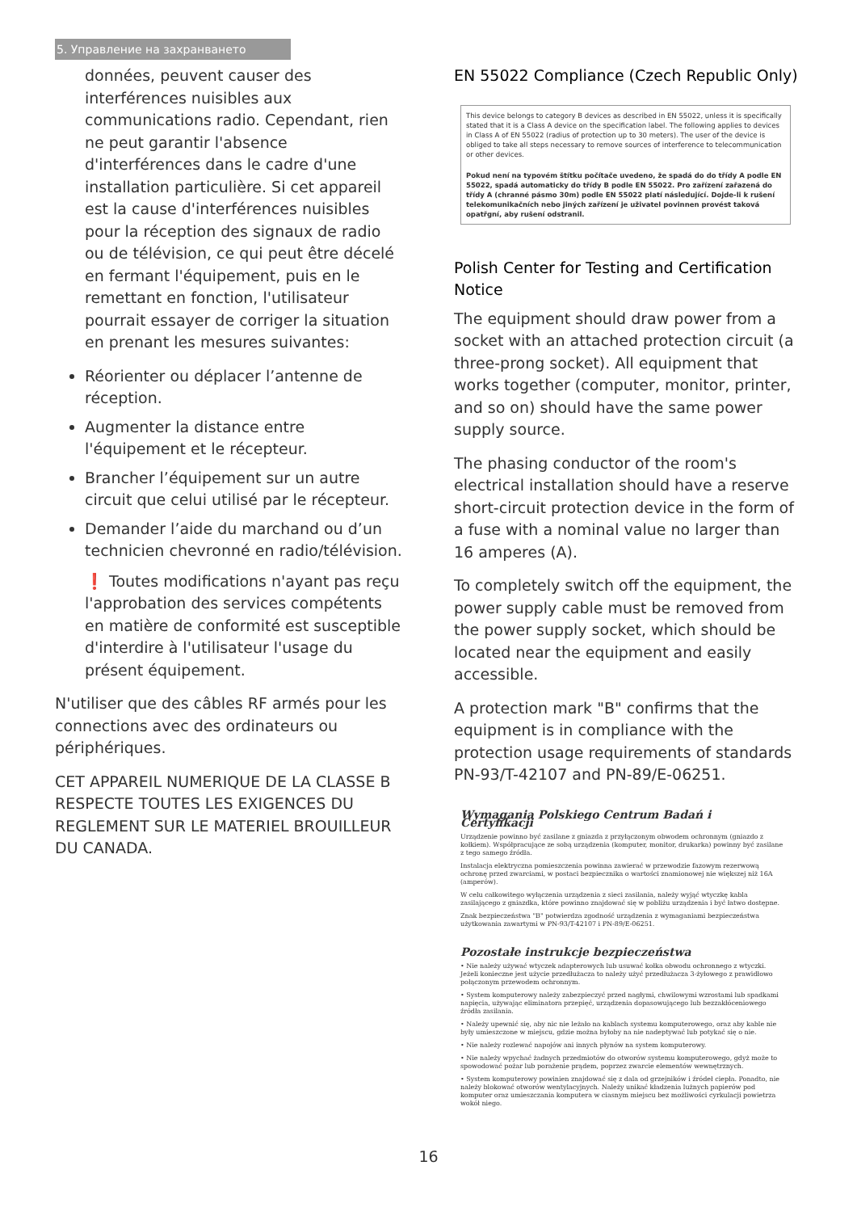5. Управление на захранването
données, peuvent causer des interférences nuisibles aux communications radio. Cependant, rien ne peut garantir l'absence d'interférences dans le cadre d'une installation particulière. Si cet appareil est la cause d'interférences nuisibles pour la réception des signaux de radio ou de télévision, ce qui peut être décelé en fermant l'équipement, puis en le remettant en fonction, l'utilisateur pourrait essayer de corriger la situation en prenant les mesures suivantes:
Réorienter ou déplacer l’antenne de réception.
Augmenter la distance entre l'équipement et le récepteur.
Brancher l’équipement sur un autre circuit que celui utilisé par le récepteur.
Demander l’aide du marchand ou d’un technicien chevronné en radio/télévision.
❗ Toutes modifications n'ayant pas reçu l'approbation des services compétents en matière de conformité est susceptible d'interdire à l'utilisateur l'usage du présent équipement.
N'utiliser que des câbles RF armés pour les connections avec des ordinateurs ou périphériques.
CET APPAREIL NUMERIQUE DE LA CLASSE B RESPECTE TOUTES LES EXIGENCES DU REGLEMENT SUR LE MATERIEL BROUILLEUR DU CANADA.
EN 55022 Compliance (Czech Republic Only)
This device belongs to category B devices as described in EN 55022, unless it is specifically stated that it is a Class A device on the specification label. The following applies to devices in Class A of EN 55022 (radius of protection up to 30 meters). The user of the device is obliged to take all steps necessary to remove sources of interference to telecommunication or other devices.
Pokud není na typovém štítku počítače uvedeno, že spadá do do třídy A podle EN 55022, spadá automaticky do třídy B podle EN 55022. Pro zařízení zařazená do třídy A (chranné pásmo 30m) podle EN 55022 platí následující. Dojde-li k rušení telekomunikačních nebo jiných zařízení je uživatel povinnen provést taková opatřgní, aby rušení odstranil.
Polish Center for Testing and Certification Notice
The equipment should draw power from a socket with an attached protection circuit (a three-prong socket). All equipment that works together (computer, monitor, printer, and so on) should have the same power supply source.
The phasing conductor of the room's electrical installation should have a reserve short-circuit protection device in the form of a fuse with a nominal value no larger than 16 amperes (A).
To completely switch off the equipment, the power supply cable must be removed from the power supply socket, which should be located near the equipment and easily accessible.
A protection mark "B" confirms that the equipment is in compliance with the protection usage requirements of standards PN-93/T-42107 and PN-89/E-06251.
Wymagania Polskiego Centrum Badań i Certyfikacji
Urządzenie powinno być zasilane z gniazda z przyłączonym obwodem ochronnym (gniazdo z kołkiem). Współpracujące ze sobą urządzenia (komputer, monitor, drukarka) powinny być zasilane z tego samego źródła.
Instalacja elektryczna pomieszczenia powinna zawierać w przewodzie fazowym rezerwową ochronę przed zwarciami, w postaci bezpiecznika o wartości znamionowej nie większej niż 16A (amperów).
W celu całkowitego wyłączenia urządzenia z sieci zasilania, należy wyjąć wtyczkę kabla zasilającego z gniazdka, które powinno znajdować się w pobliżu urządzenia i być łatwo dostępne.
Znak bezpieczeństwa "B" potwierdza zgodność urządzenia z wymaganiami bezpieczeństwa użytkowania zawartymi w PN-93/T-42107 i PN-89/E-06251.
Pozostałe instrukcje bezpieczeństwa
• Nie należy używać wtyczek adapterowych lub usuwać kołka obwodu ochronnego z wtyczki. Jeżeli konieczne jest użycie przedłużacza to należy użyć przedłużacza 3-żyłowego z prawidłowo połączonym przewodem ochronnym.
• System komputerowy należy zabezpieczyć przed nagłymi, chwilowymi wzrostami lub spadkami napięcia, używając eliminatora przepięć, urządzenia dopasowującego lub bezzakłóceniowego źródła zasilania.
• Należy upewnić się, aby nic nie leżało na kablach systemu komputerowego, oraz aby kable nie były umieszczone w miejscu, gdzie można byłoby na nie nadeptywać lub potykać się o nie.
• Nie należy rozlewać napojów ani innych płynów na system komputerowy.
• Nie należy wpychać żadnych przedmiotów do otworów systemu komputerowego, gdyż może to spowodować pożar lub porażenie prądem, poprzez zwarcie elementów wewnętrznych.
• System komputerowy powinien znajdować się z dala od grzejników i źródeł ciepła. Ponadto, nie należy blokować otworów wentylacyjnych. Należy unikać kładzenia lużnych papierów pod komputer oraz umieszczania komputera w ciasnym miejscu bez możliwości cyrkulacji powietrza wokół niego.
16